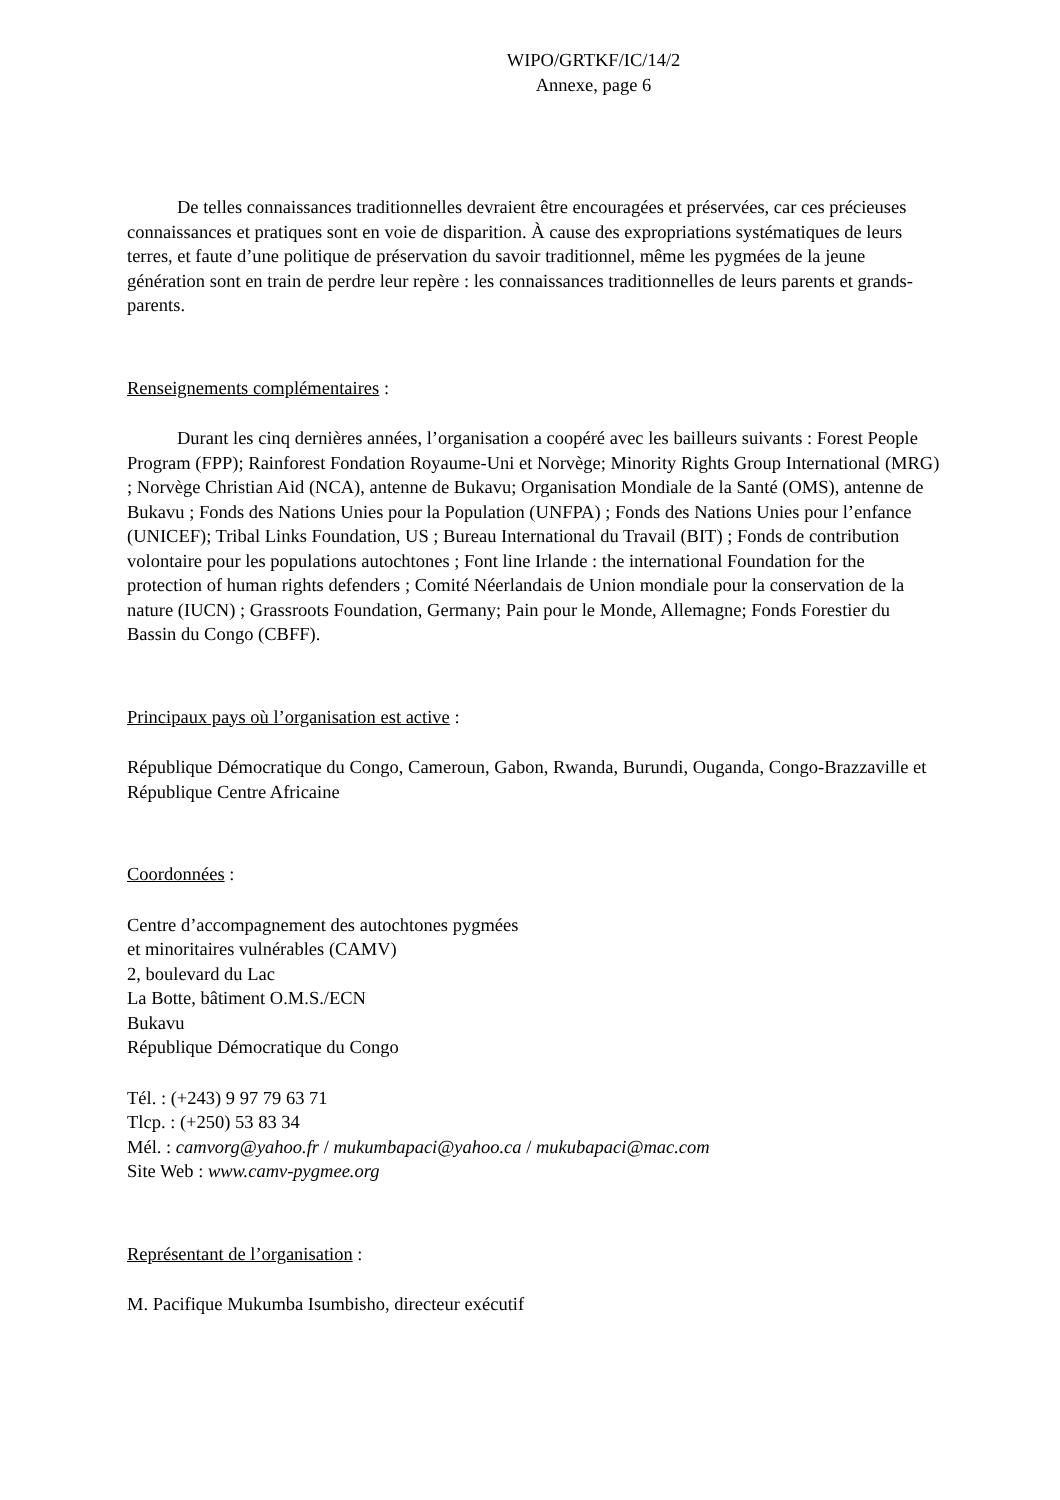WIPO/GRTKF/IC/14/2
Annexe, page 6
De telles connaissances traditionnelles devraient être encouragées et préservées, car ces précieuses connaissances et pratiques sont en voie de disparition. À cause des expropriations systématiques de leurs terres, et faute d’une politique de préservation du savoir traditionnel, même les pygmées de la jeune génération sont en train de perdre leur repère : les connaissances traditionnelles de leurs parents et grands-parents.
Renseignements complémentaires :
Durant les cinq dernières années, l’organisation a coopéré avec les bailleurs suivants : Forest People Program (FPP); Rainforest Fondation Royaume-Uni et Norvège; Minority Rights Group International (MRG) ; Norvège Christian Aid (NCA), antenne de Bukavu; Organisation Mondiale de la Santé (OMS), antenne de Bukavu ; Fonds des Nations Unies pour la Population (UNFPA) ; Fonds des Nations Unies pour l’enfance (UNICEF); Tribal Links Foundation, US ; Bureau International du Travail (BIT) ; Fonds de contribution volontaire pour les populations autochtones ; Font line Irlande : the international Foundation for the protection of human rights defenders ; Comité Néerlandais de Union mondiale pour la conservation de la nature (IUCN) ; Grassroots Foundation, Germany; Pain pour le Monde, Allemagne; Fonds Forestier du Bassin du Congo (CBFF).
Principaux pays où l’organisation est active :
République Démocratique du Congo, Cameroun, Gabon, Rwanda, Burundi, Ouganda, Congo-Brazzaville et République Centre Africaine
Coordonnées :
Centre d’accompagnement des autochtones pygmées
et minoritaires vulnérables (CAMV)
2, boulevard du Lac
La Botte, bâtiment O.M.S./ECN
Bukavu
République Démocratique du Congo
Tél. : (+243) 9 97 79 63 71
Tlcp. : (+250) 53 83 34
Mél. : camvorg@yahoo.fr / mukumbapaci@yahoo.ca / mukubapaci@mac.com
Site Web : www.camv-pygmee.org
Représentant de l’organisation :
M. Pacifique Mukumba Isumbisho, directeur exécutif